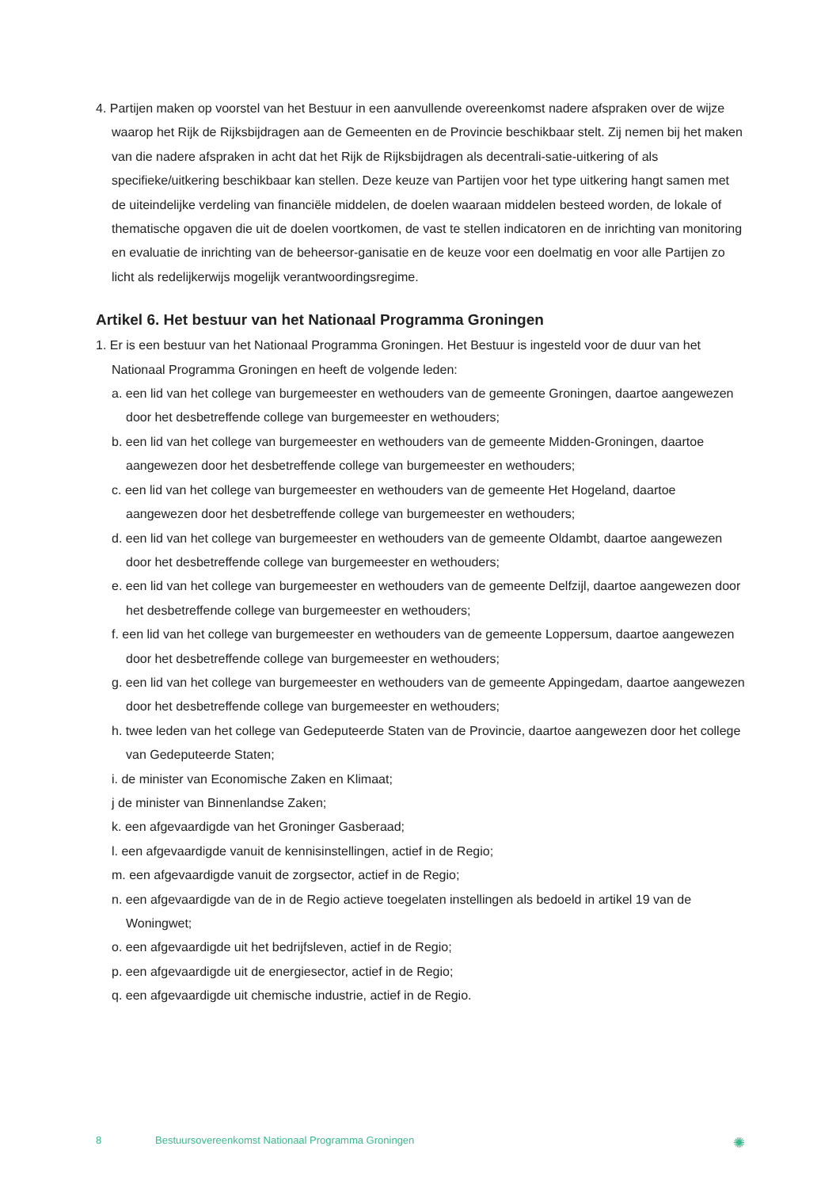4. Partijen maken op voorstel van het Bestuur in een aanvullende overeenkomst nadere afspraken over de wijze waarop het Rijk de Rijksbijdragen aan de Gemeenten en de Provincie beschikbaar stelt. Zij nemen bij het maken van die nadere afspraken in acht dat het Rijk de Rijksbijdragen als decentrali-satie-uitkering of als specifieke/uitkering beschikbaar kan stellen. Deze keuze van Partijen voor het type uitkering hangt samen met de uiteindelijke verdeling van financiële middelen, de doelen waaraan middelen besteed worden, de lokale of thematische opgaven die uit de doelen voortkomen, de vast te stellen indicatoren en de inrichting van monitoring en evaluatie de inrichting van de beheersor-ganisatie en de keuze voor een doelmatig en voor alle Partijen zo licht als redelijkerwijs mogelijk verantwoordingsregime.
Artikel 6. Het bestuur van het Nationaal Programma Groningen
1. Er is een bestuur van het Nationaal Programma Groningen. Het Bestuur is ingesteld voor de duur van het Nationaal Programma Groningen en heeft de volgende leden:
a. een lid van het college van burgemeester en wethouders van de gemeente Groningen, daartoe aangewezen door het desbetreffende college van burgemeester en wethouders;
b. een lid van het college van burgemeester en wethouders van de gemeente Midden-Groningen, daartoe aangewezen door het desbetreffende college van burgemeester en wethouders;
c. een lid van het college van burgemeester en wethouders van de gemeente Het Hogeland, daartoe aangewezen door het desbetreffende college van burgemeester en wethouders;
d. een lid van het college van burgemeester en wethouders van de gemeente Oldambt, daartoe aangewezen door het desbetreffende college van burgemeester en wethouders;
e. een lid van het college van burgemeester en wethouders van de gemeente Delfzijl, daartoe aangewezen door het desbetreffende college van burgemeester en wethouders;
f. een lid van het college van burgemeester en wethouders van de gemeente Loppersum, daartoe aangewezen door het desbetreffende college van burgemeester en wethouders;
g. een lid van het college van burgemeester en wethouders van de gemeente Appingedam, daartoe aangewezen door het desbetreffende college van burgemeester en wethouders;
h. twee leden van het college van Gedeputeerde Staten van de Provincie, daartoe aangewezen door het college van Gedeputeerde Staten;
i. de minister van Economische Zaken en Klimaat;
j de minister van Binnenlandse Zaken;
k. een afgevaardigde van het Groninger Gasberaad;
l. een afgevaardigde vanuit de kennisinstellingen, actief in de Regio;
m. een afgevaardigde vanuit de zorgsector, actief in de Regio;
n. een afgevaardigde van de in de Regio actieve toegelaten instellingen als bedoeld in artikel 19 van de Woningwet;
o. een afgevaardigde uit het bedrijfsleven, actief in de Regio;
p. een afgevaardigde uit de energiesector, actief in de Regio;
q. een afgevaardigde uit chemische industrie, actief in de Regio.
8 Bestuursovereenkomst Nationaal Programma Groningen ✺